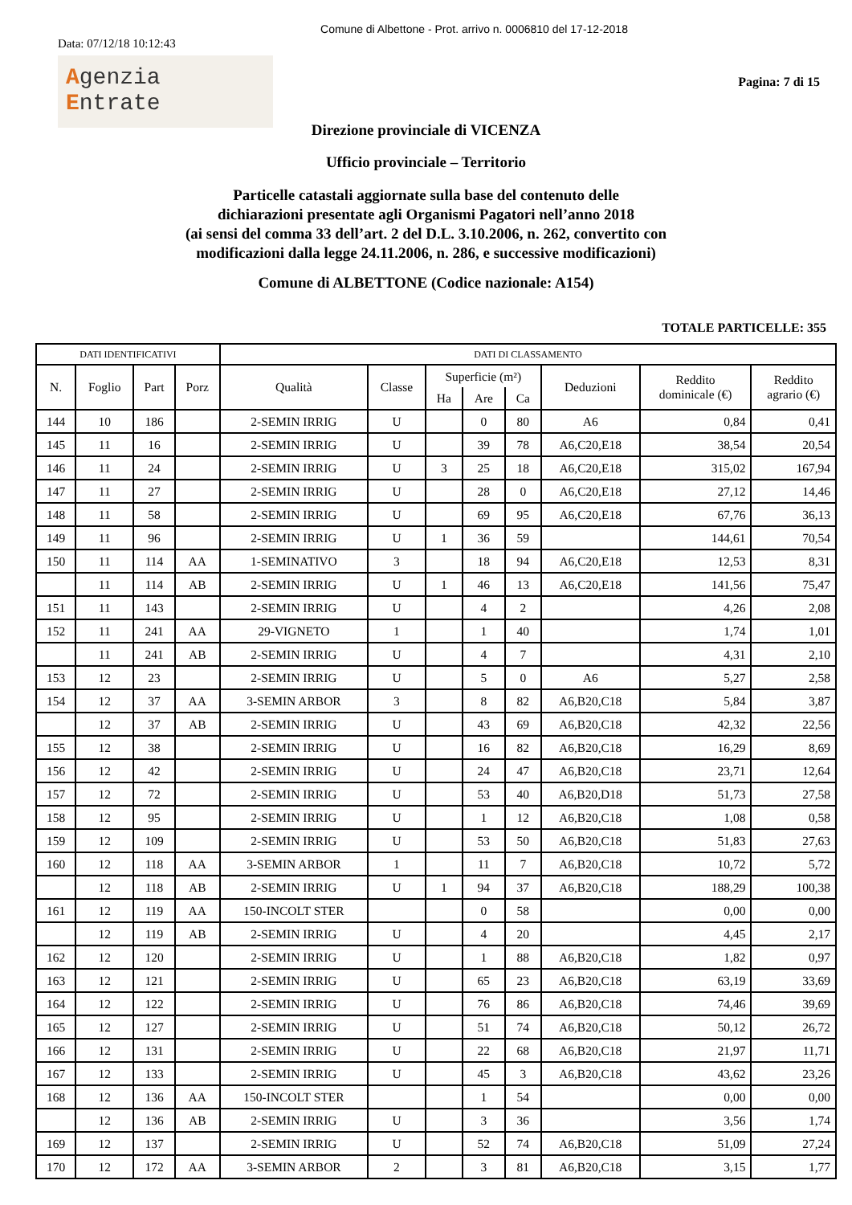Comune di Albettone - Prot. arrivo n. 0006810 del 17-12-2018
Data: 07/12/18 10:12:43
Agenzia
Entrate
Pagina: 7 di 15
Direzione provinciale di VICENZA
Ufficio provinciale – Territorio
Particelle catastali aggiornate sulla base del contenuto delle
dichiarazioni presentate agli Organismi Pagatori nell’anno 2018
(ai sensi del comma 33 dell’art. 2 del D.L. 3.10.2006, n. 262, convertito con
modificazioni dalla legge 24.11.2006, n. 286, e successive modificazioni)
Comune di ALBETTONE (Codice nazionale: A154)
TOTALE PARTICELLE: 355
| DATI IDENTIFICATIVI | | | | DATI DI CLASSAMENTO | | | | | | | |
| --- | --- | --- | --- | --- | --- | --- | --- | --- | --- | --- | --- |
| N. | Foglio | Part | Porz | Qualità | Classe | Superficie (m²) | | | Deduzioni | Reddito dominicale (€) | Reddito agrario (€) |
| | | | | | | Ha | Are | Ca | | | |
| 144 | 10 | 186 | | 2-SEMIN IRRIG | U | | 0 | 80 | A6 | 0,84 | 0,41 |
| 145 | 11 | 16 | | 2-SEMIN IRRIG | U | | 39 | 78 | A6,C20,E18 | 38,54 | 20,54 |
| 146 | 11 | 24 | | 2-SEMIN IRRIG | U | 3 | 25 | 18 | A6,C20,E18 | 315,02 | 167,94 |
| 147 | 11 | 27 | | 2-SEMIN IRRIG | U | | 28 | 0 | A6,C20,E18 | 27,12 | 14,46 |
| 148 | 11 | 58 | | 2-SEMIN IRRIG | U | | 69 | 95 | A6,C20,E18 | 67,76 | 36,13 |
| 149 | 11 | 96 | | 2-SEMIN IRRIG | U | 1 | 36 | 59 | | 144,61 | 70,54 |
| 150 | 11 | 114 | AA | 1-SEMINATIVO | 3 | | 18 | 94 | A6,C20,E18 | 12,53 | 8,31 |
| | 11 | 114 | AB | 2-SEMIN IRRIG | U | 1 | 46 | 13 | A6,C20,E18 | 141,56 | 75,47 |
| 151 | 11 | 143 | | 2-SEMIN IRRIG | U | | 4 | 2 | | 4,26 | 2,08 |
| 152 | 11 | 241 | AA | 29-VIGNETO | 1 | | 1 | 40 | | 1,74 | 1,01 |
| | 11 | 241 | AB | 2-SEMIN IRRIG | U | | 4 | 7 | | 4,31 | 2,10 |
| 153 | 12 | 23 | | 2-SEMIN IRRIG | U | | 5 | 0 | A6 | 5,27 | 2,58 |
| 154 | 12 | 37 | AA | 3-SEMIN ARBOR | 3 | | 8 | 82 | A6,B20,C18 | 5,84 | 3,87 |
| | 12 | 37 | AB | 2-SEMIN IRRIG | U | | 43 | 69 | A6,B20,C18 | 42,32 | 22,56 |
| 155 | 12 | 38 | | 2-SEMIN IRRIG | U | | 16 | 82 | A6,B20,C18 | 16,29 | 8,69 |
| 156 | 12 | 42 | | 2-SEMIN IRRIG | U | | 24 | 47 | A6,B20,C18 | 23,71 | 12,64 |
| 157 | 12 | 72 | | 2-SEMIN IRRIG | U | | 53 | 40 | A6,B20,D18 | 51,73 | 27,58 |
| 158 | 12 | 95 | | 2-SEMIN IRRIG | U | | 1 | 12 | A6,B20,C18 | 1,08 | 0,58 |
| 159 | 12 | 109 | | 2-SEMIN IRRIG | U | | 53 | 50 | A6,B20,C18 | 51,83 | 27,63 |
| 160 | 12 | 118 | AA | 3-SEMIN ARBOR | 1 | | 11 | 7 | A6,B20,C18 | 10,72 | 5,72 |
| | 12 | 118 | AB | 2-SEMIN IRRIG | U | 1 | 94 | 37 | A6,B20,C18 | 188,29 | 100,38 |
| 161 | 12 | 119 | AA | 150-INCOLT STER | | | 0 | 58 | | 0,00 | 0,00 |
| | 12 | 119 | AB | 2-SEMIN IRRIG | U | | 4 | 20 | | 4,45 | 2,17 |
| 162 | 12 | 120 | | 2-SEMIN IRRIG | U | | 1 | 88 | A6,B20,C18 | 1,82 | 0,97 |
| 163 | 12 | 121 | | 2-SEMIN IRRIG | U | | 65 | 23 | A6,B20,C18 | 63,19 | 33,69 |
| 164 | 12 | 122 | | 2-SEMIN IRRIG | U | | 76 | 86 | A6,B20,C18 | 74,46 | 39,69 |
| 165 | 12 | 127 | | 2-SEMIN IRRIG | U | | 51 | 74 | A6,B20,C18 | 50,12 | 26,72 |
| 166 | 12 | 131 | | 2-SEMIN IRRIG | U | | 22 | 68 | A6,B20,C18 | 21,97 | 11,71 |
| 167 | 12 | 133 | | 2-SEMIN IRRIG | U | | 45 | 3 | A6,B20,C18 | 43,62 | 23,26 |
| 168 | 12 | 136 | AA | 150-INCOLT STER | | | 1 | 54 | | 0,00 | 0,00 |
| | 12 | 136 | AB | 2-SEMIN IRRIG | U | | 3 | 36 | | 3,56 | 1,74 |
| 169 | 12 | 137 | | 2-SEMIN IRRIG | U | | 52 | 74 | A6,B20,C18 | 51,09 | 27,24 |
| 170 | 12 | 172 | AA | 3-SEMIN ARBOR | 2 | | 3 | 81 | A6,B20,C18 | 3,15 | 1,77 |